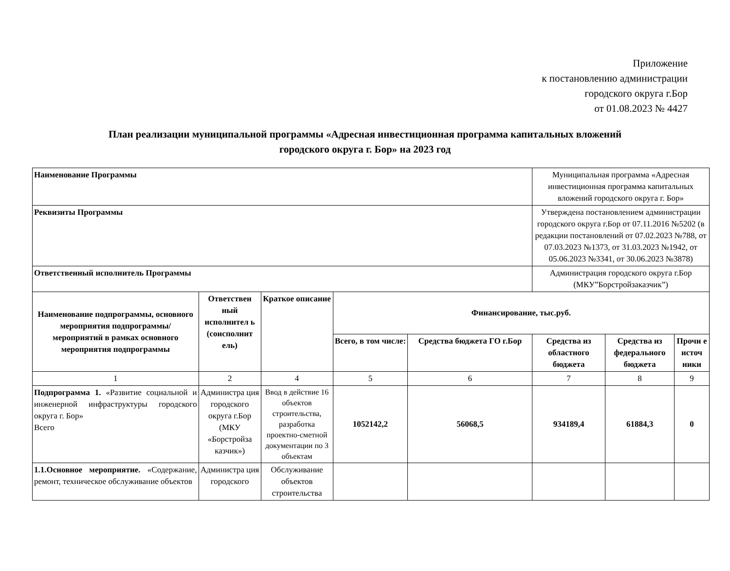Приложение
к постановлению администрации
городского округа г.Бор
от 01.08.2023 № 4427
План реализации муниципальной программы «Адресная инвестиционная программа капитальных вложений
городского округа г. Бор» на 2023 год
| Наименование Программы | | | | | Муниципальная программа «Адресная инвестиционная программа капитальных вложений городского округа г. Бор» | | |
| Реквизиты Программы | | | | | Утверждена постановлением администрации городского округа г.Бор от 07.11.2016 №5202 (в редакции постановлений от 07.02.2023 №788, от 07.03.2023 №1373, от 31.03.2023 №1942, от 05.06.2023 №3341, от 30.06.2023 №3878) | | |
| Ответственный исполнитель Программы | | | | | Администрация городского округа г.Бор (МКУ”Борстройзаказчик”) | | |
| Наименование подпрограммы, основного мероприятия подпрограммы/ мероприятий в рамках основного мероприятия подпрограммы | Ответствен ный исполнител ь (соисполнит ель) | Краткое описание | Финансирование, тыс.руб. | | | | |
| | | | Всего, в том числе: | Средства бюджета ГО г.Бор | Средства из областного бюджета | Средства из федерального бюджета | Прочи е источ ники |
| 1 | 2 | 4 | 5 | 6 | 7 | 8 | 9 |
| Подпрограмма 1. «Развитие социальной и инженерной инфраструктуры городского округа г. Бор» Всего | Администра ция городского округа г.Бор (МКУ «Борстройза казчик») | Ввод в действие 16 объектов строительства, разработка проектно-сметной документации по 3 объектам | 1052142,2 | 56068,5 | 934189,4 | 61884,3 | 0 |
| 1.1.Основное мероприятие. «Содержание, ремонт, техническое обслуживание объектов | Администра ция городского | Обслуживание объектов строительства | | | | | |